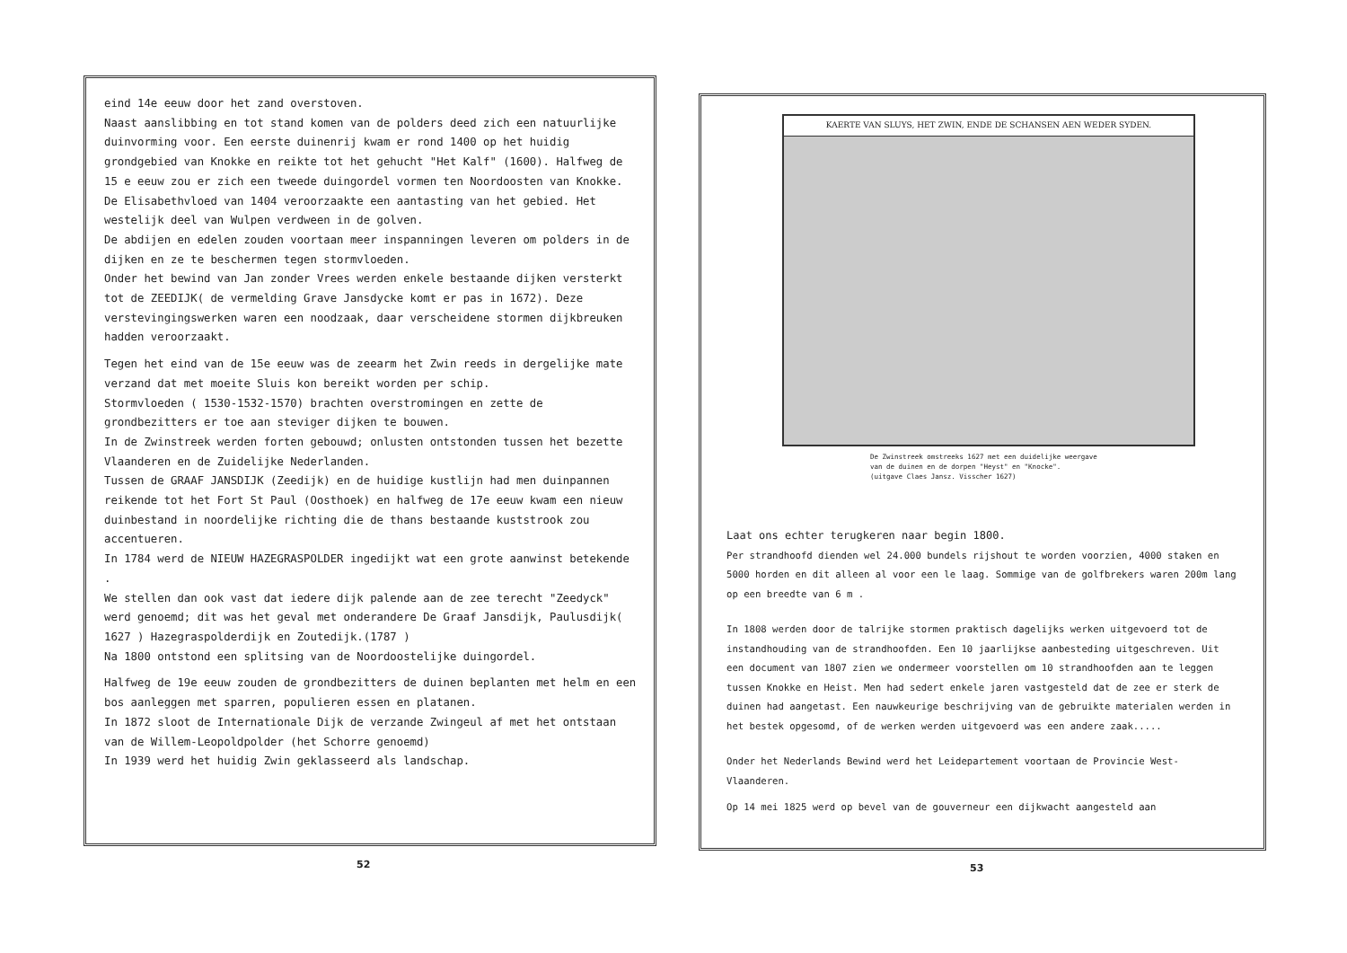eind 14e eeuw door het zand overstoven.
Naast aanslibbing en tot stand komen van de polders deed zich een natuurlijke duinvorming voor. Een eerste duinenrij kwam er rond 1400 op het huidig grondgebied van Knokke en reikte tot het gehucht "Het Kalf" (1600). Halfweg de 15 e eeuw zou er zich een tweede duingordel vormen ten Noordoosten van Knokke.
De Elisabethvloed van 1404 veroorzaakte een aantasting van het gebied. Het westelijk deel van Wulpen verdween in de golven.
De abdijen en edelen zouden voortaan meer inspanningen leveren om polders in de dijken en ze te beschermen tegen stormvloeden.
Onder het bewind van Jan zonder Vrees werden enkele bestaande dijken versterkt tot de ZEEDIJK( de vermelding Grave Jansdycke komt er pas in 1672). Deze verstevingingswerken waren een noodzaak, daar verscheidene stormen dijkbreuken hadden veroorzaakt.
Tegen het eind van de 15e eeuw was de zeearm het Zwin reeds in dergelijke mate verzand dat met moeite Sluis kon bereikt worden per schip.
Stormvloeden ( 1530-1532-1570) brachten overstromingen en zette de grondbezitters er toe aan steviger dijken te bouwen.
In de Zwinstreek werden forten gebouwd; onlusten ontstonden tussen het bezette Vlaanderen en de Zuidelijke Nederlanden.
Tussen de GRAAF JANSDIJK (Zeedijk) en de huidige kustlijn had men duinpannen reikende tot het Fort St Paul (Oosthoek) en halfweg de 17e eeuw kwam een nieuw duinbestand in noordelijke richting die de thans bestaande kuststrook zou accentueren.
In 1784 werd de NIEUW HAZEGRASPOLDER ingedijkt wat een grote aanwinst betekende .
We stellen dan ook vast dat iedere dijk palende aan de zee terecht "Zeedyck" werd genoemd; dit was het geval met onderandere De Graaf Jansdijk, Paulusdijk( 1627 ) Hazegraspolderdijk en Zoutedijk.(1787 )
Na 1800 ontstond een splitsing van de Noordoostelijke duingordel.
Halfweg de 19e eeuw zouden de grondbezitters de duinen beplanten met helm en een bos aanleggen met sparren, populieren essen en platanen.
In 1872 sloot de Internationale Dijk de verzande Zwingeul af met het ontstaan van de Willem-Leopoldpolder (het Schorre genoemd)
In 1939 werd het huidig Zwin geklasseerd als landschap.
52
KAERTE VAN SLUYS, HET ZWIN, ENDE DE SCHANSEN AEN WEDER SYDEN.
De Zwinstreek omstreeks 1627 met een duidelijke weergave
van de duinen en de dorpen "Heyst" en "Knocke".
(uitgave Claes Jansz. Visscher 1627)
Laat ons echter terugkeren naar begin 1800.
Per strandhoofd dienden wel 24.000 bundels rijshout te worden voorzien, 4000 staken en 5000 horden en dit alleen al voor een le laag. Sommige van de golfbrekers waren 200m lang op een breedte van 6 m .
In 1808 werden door de talrijke stormen praktisch dagelijks werken uitgevoerd tot de instandhouding van de strandhoofden. Een 10 jaarlijkse aanbesteding uitgeschreven. Uit een document van 1807 zien we ondermeer voorstellen om 10 strandhoofden aan te leggen tussen Knokke en Heist. Men had sedert enkele jaren vastgesteld dat de zee er sterk de duinen had aangetast. Een nauwkeurige beschrijving van de gebruikte materialen werden in het bestek opgesomd, of de werken werden uitgevoerd was een andere zaak.....
Onder het Nederlands Bewind werd het Leidepartement voortaan de Provincie West-Vlaanderen.
Op 14 mei 1825 werd op bevel van de gouverneur een dijkwacht aangesteld aan
53